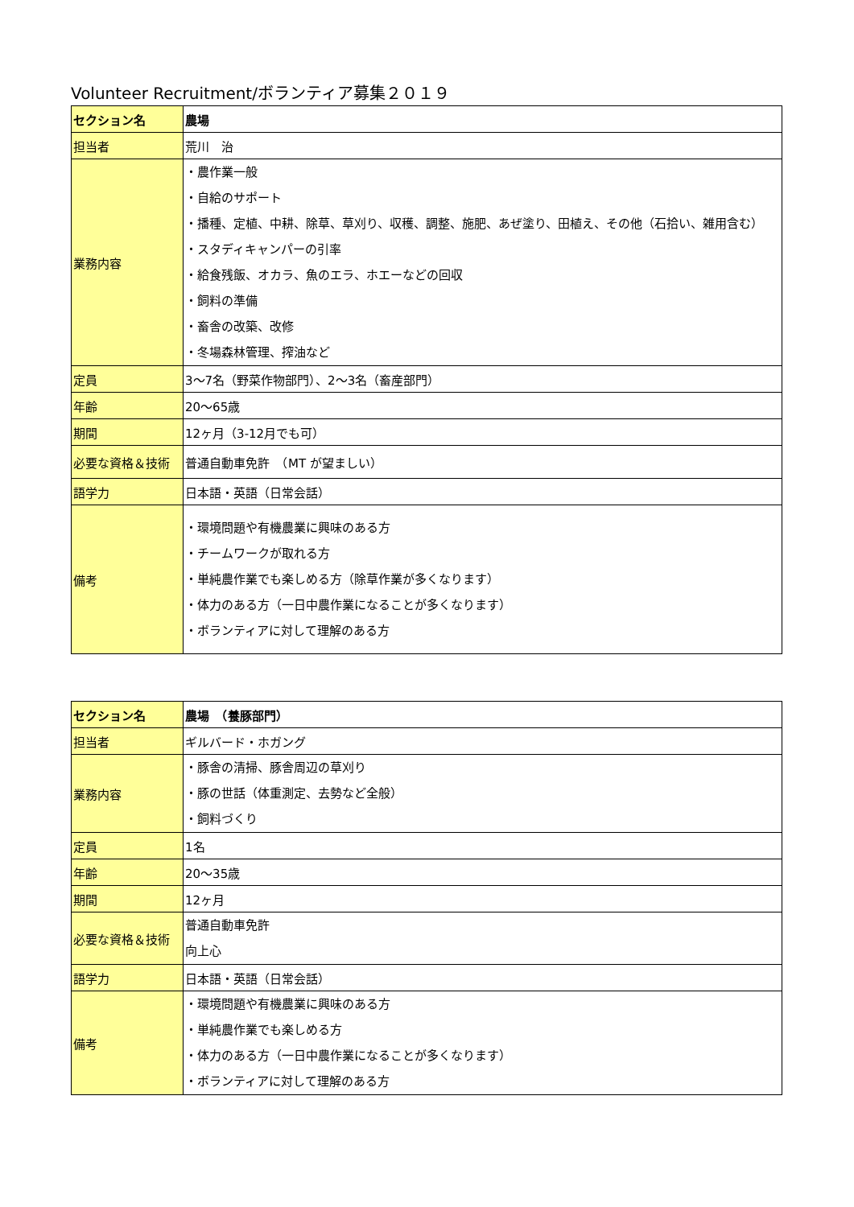Volunteer Recruitment/ボランティア募集２０１９
| セクション名 | 農場 |
| 担当者 | 荒川 治 |
| 業務内容 | ・農作業一般 ・自給のサポート ・播種、定植、中耕、除草、草刈り、収穫、調整、施肥、あぜ塗り、田植え、その他（石拾い、雑用含む） ・スタディキャンパーの引率 ・給食残飯、オカラ、魚のエラ、ホエーなどの回収 ・飼料の準備 ・畜舎の改築、改修 ・冬場森林管理、搾油など |
| 定員 | 3～7名（野菜作物部門）、2～3名（畜産部門） |
| 年齢 | 20～65歳 |
| 期間 | 12ヶ月（3-12月でも可） |
| 必要な資格＆技術 | 普通自動車免許 （MT が望ましい） |
| 語学力 | 日本語・英語（日常会話） |
| 備考 | ・環境問題や有機農業に興味のある方 ・チームワークが取れる方 ・単純農作業でも楽しめる方（除草作業が多くなります） ・体力のある方（一日中農作業になることが多くなります） ・ボランティアに対して理解のある方 |
| セクション名 | 農場 （養豚部門） |
| 担当者 | ギルバード・ホガング |
| 業務内容 | ・豚舎の清掃、豚舎周辺の草刈り ・豚の世話（体重測定、去勢など全般） ・飼料づくり |
| 定員 | 1名 |
| 年齢 | 20～35歳 |
| 期間 | 12ヶ月 |
| 必要な資格＆技術 | 普通自動車免許 向上心 |
| 語学力 | 日本語・英語（日常会話） |
| 備考 | ・環境問題や有機農業に興味のある方 ・単純農作業でも楽しめる方 ・体力のある方（一日中農作業になることが多くなります） ・ボランティアに対して理解のある方 |